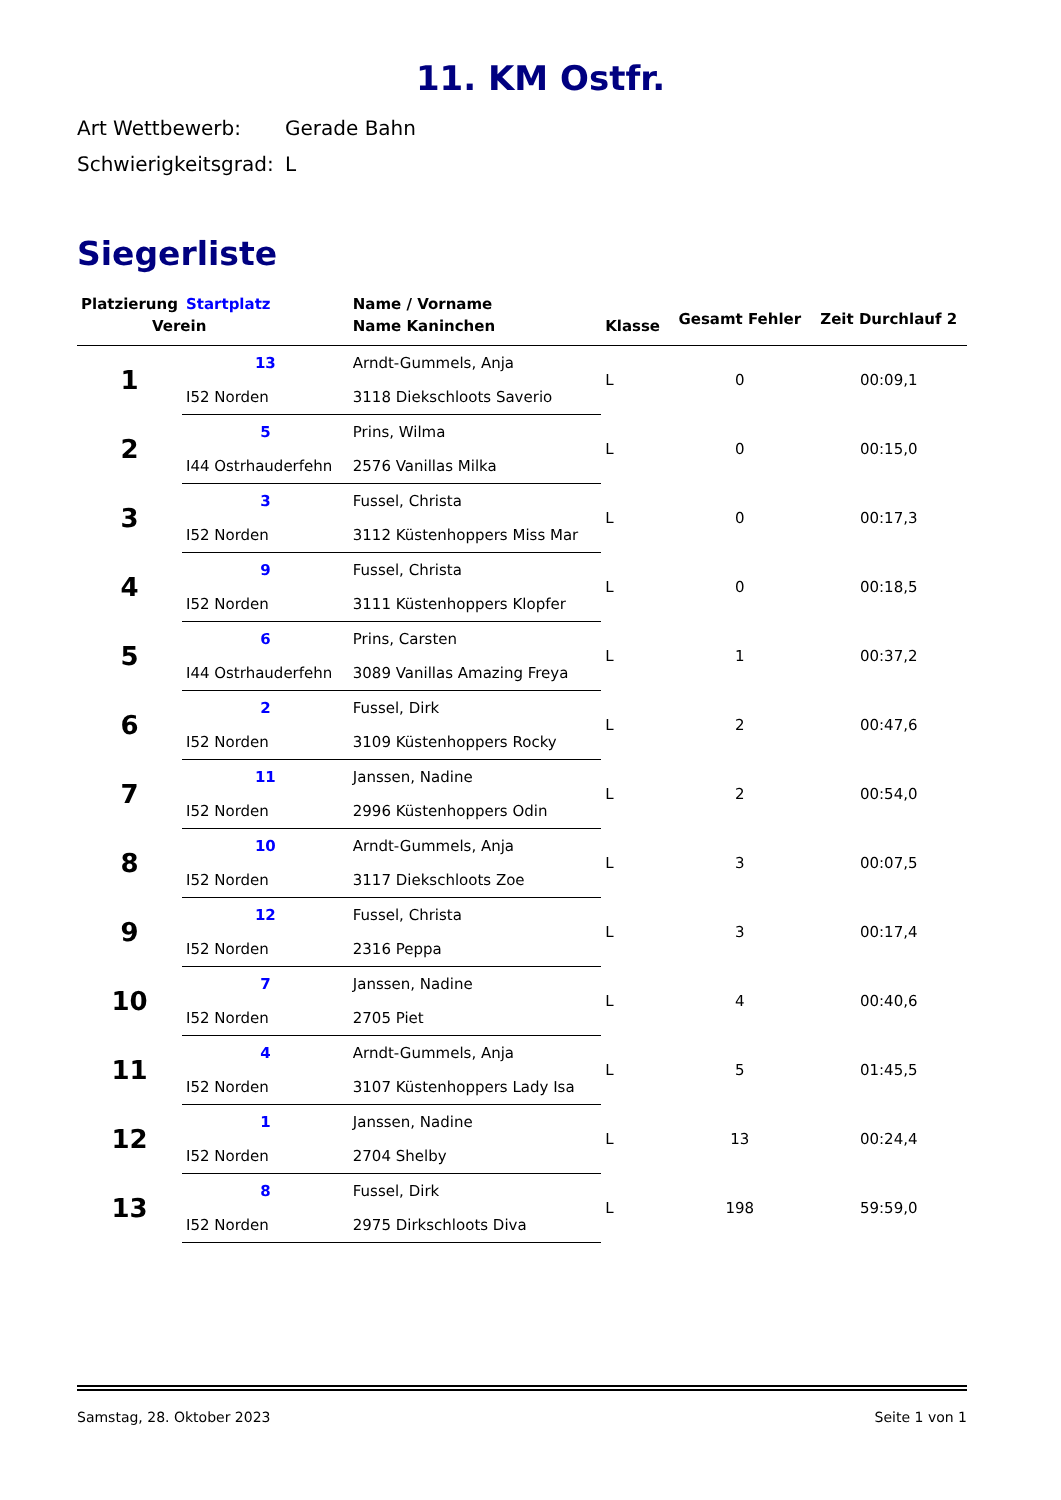11. KM Ostfr.
Art Wettbewerb: Gerade Bahn
Schwierigkeitsgrad: L
Siegerliste
| Platzierung | Startplatz | Name / Vorname | | Gesamt Fehler | Zeit Durchlauf 2 |
| --- | --- | --- | --- | --- | --- |
| Verein | | Name Kaninchen | Klasse | | |
| 1 | 13 | Arndt-Gummels, Anja | L | 0 | 00:09,1 |
| | I52 Norden | 3118 Diekschloots Saverio | | | |
| 2 | 5 | Prins, Wilma | L | 0 | 00:15,0 |
| | I44 Ostrhauderfehn | 2576 Vanillas Milka | | | |
| 3 | 3 | Fussel, Christa | L | 0 | 00:17,3 |
| | I52 Norden | 3112 Küstenhoppers Miss Mar | | | |
| 4 | 9 | Fussel, Christa | L | 0 | 00:18,5 |
| | I52 Norden | 3111 Küstenhoppers Klopfer | | | |
| 5 | 6 | Prins, Carsten | L | 1 | 00:37,2 |
| | I44 Ostrhauderfehn | 3089 Vanillas Amazing Freya | | | |
| 6 | 2 | Fussel, Dirk | L | 2 | 00:47,6 |
| | I52 Norden | 3109 Küstenhoppers Rocky | | | |
| 7 | 11 | Janssen, Nadine | L | 2 | 00:54,0 |
| | I52 Norden | 2996 Küstenhoppers Odin | | | |
| 8 | 10 | Arndt-Gummels, Anja | L | 3 | 00:07,5 |
| | I52 Norden | 3117 Diekschloots Zoe | | | |
| 9 | 12 | Fussel, Christa | L | 3 | 00:17,4 |
| | I52 Norden | 2316 Peppa | | | |
| 10 | 7 | Janssen, Nadine | L | 4 | 00:40,6 |
| | I52 Norden | 2705 Piet | | | |
| 11 | 4 | Arndt-Gummels, Anja | L | 5 | 01:45,5 |
| | I52 Norden | 3107 Küstenhoppers Lady Isa | | | |
| 12 | 1 | Janssen, Nadine | L | 13 | 00:24,4 |
| | I52 Norden | 2704 Shelby | | | |
| 13 | 8 | Fussel, Dirk | L | 198 | 59:59,0 |
| | I52 Norden | 2975 Dirkschloots Diva | | | |
Samstag, 28. Oktober 2023 Seite 1 von 1